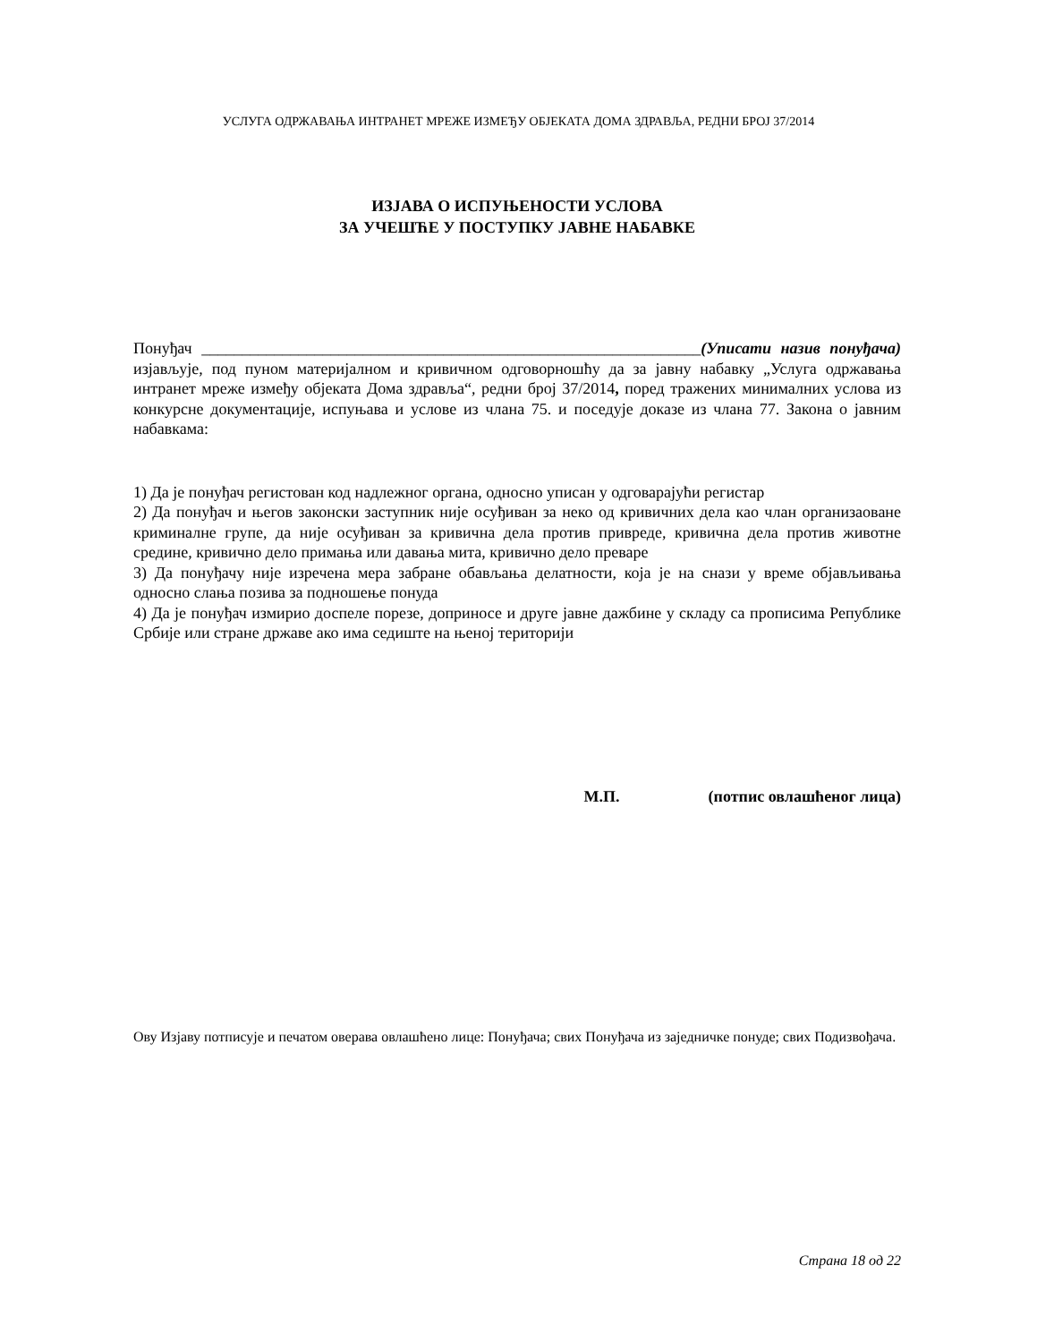УСЛУГА ОДРЖАВАЊА ИНТРАНЕТ МРЕЖЕ ИЗМЕЂУ ОБЈЕКАТА ДОМА ЗДРАВЉА, РЕДНИ БРОЈ 37/2014
ИЗЈАВА О ИСПУЊЕНОСТИ УСЛОВА
ЗА УЧЕШЋЕ У ПОСТУПКУ ЈАВНЕ НАБАВКЕ
Понуђач ______________________________________________________________(Уписати назив понуђача) изјављује, под пуном материјалном и кривичном одговорношћу да за јавну набавку „Услуга одржавања интранет мреже између објеката Дома здравља“, редни број 37/2014, поред тражених минималних услова из конкурсне документације, испуњава и услове из члана 75. и поседује доказе из члана 77. Закона о јавним набавкама:
1) Да је понуђач регистован код надлежног органа, односно уписан у одговарајући регистар
2) Да понуђач и његов законски заступник није осуђиван за неко од кривичних дела као члан организаоване криминалне групе, да није осуђиван за кривична дела против привреде, кривична дела против животне средине, кривично дело примања или давања мита, кривично дело преваре
3) Да понуђачу није изречена мера забране обављања делатности, која је на снази у време објављивања односно слања позива за подношење понуда
4) Да је понуђач измирио доспеле порезе, доприносе и друге јавне дажбине у складу са прописима Републике Србије или стране државе ако има седиште на њеној територији
М.П. (потпис овлашћеног лица)
Ову Изјаву потписује и печатом оверава овлашћено лице: Понуђача; свих Понуђача из заједничке понуде; свих Подизвођача.
Страна 18 од 22